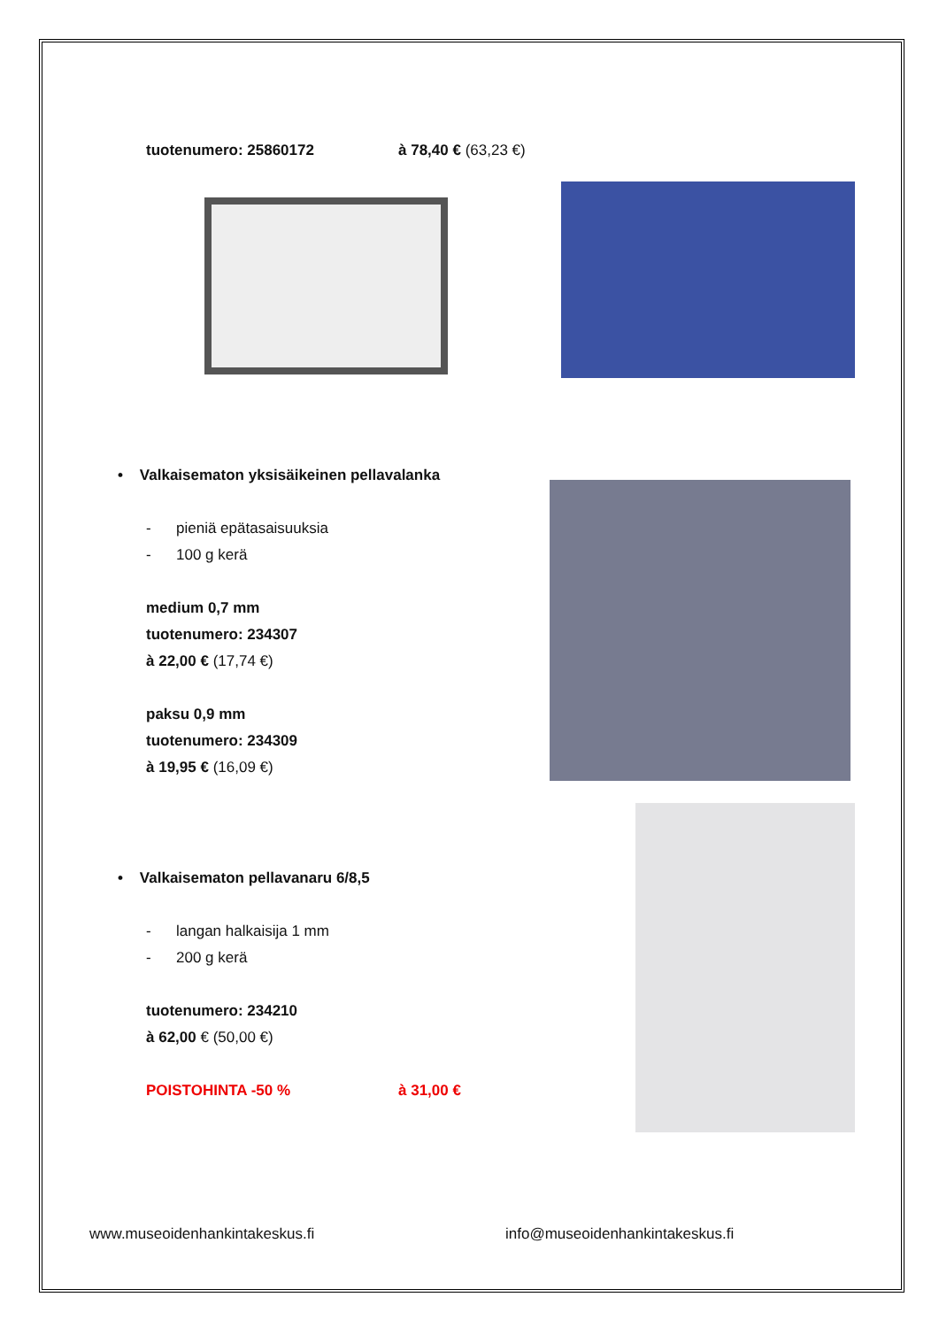tuotenumero: 25860172 à 78,40 € (63,23 €)
• Valkaisematon yksisäikeinen pellavalanka
- pieniä epätasaisuuksia
- 100 g kerä
medium 0,7 mm
tuotenumero: 234307
à 22,00 € (17,74 €)
paksu 0,9 mm
tuotenumero: 234309
à 19,95 € (16,09 €)
• Valkaisematon pellavanaru 6/8,5
- langan halkaisija 1 mm
- 200 g kerä
tuotenumero: 234210
à 62,00 € (50,00 €)
POISTOHINTA -50 % à 31,00 €
www.museoidenhankintakeskus.fi info@museoidenhankintakeskus.fi